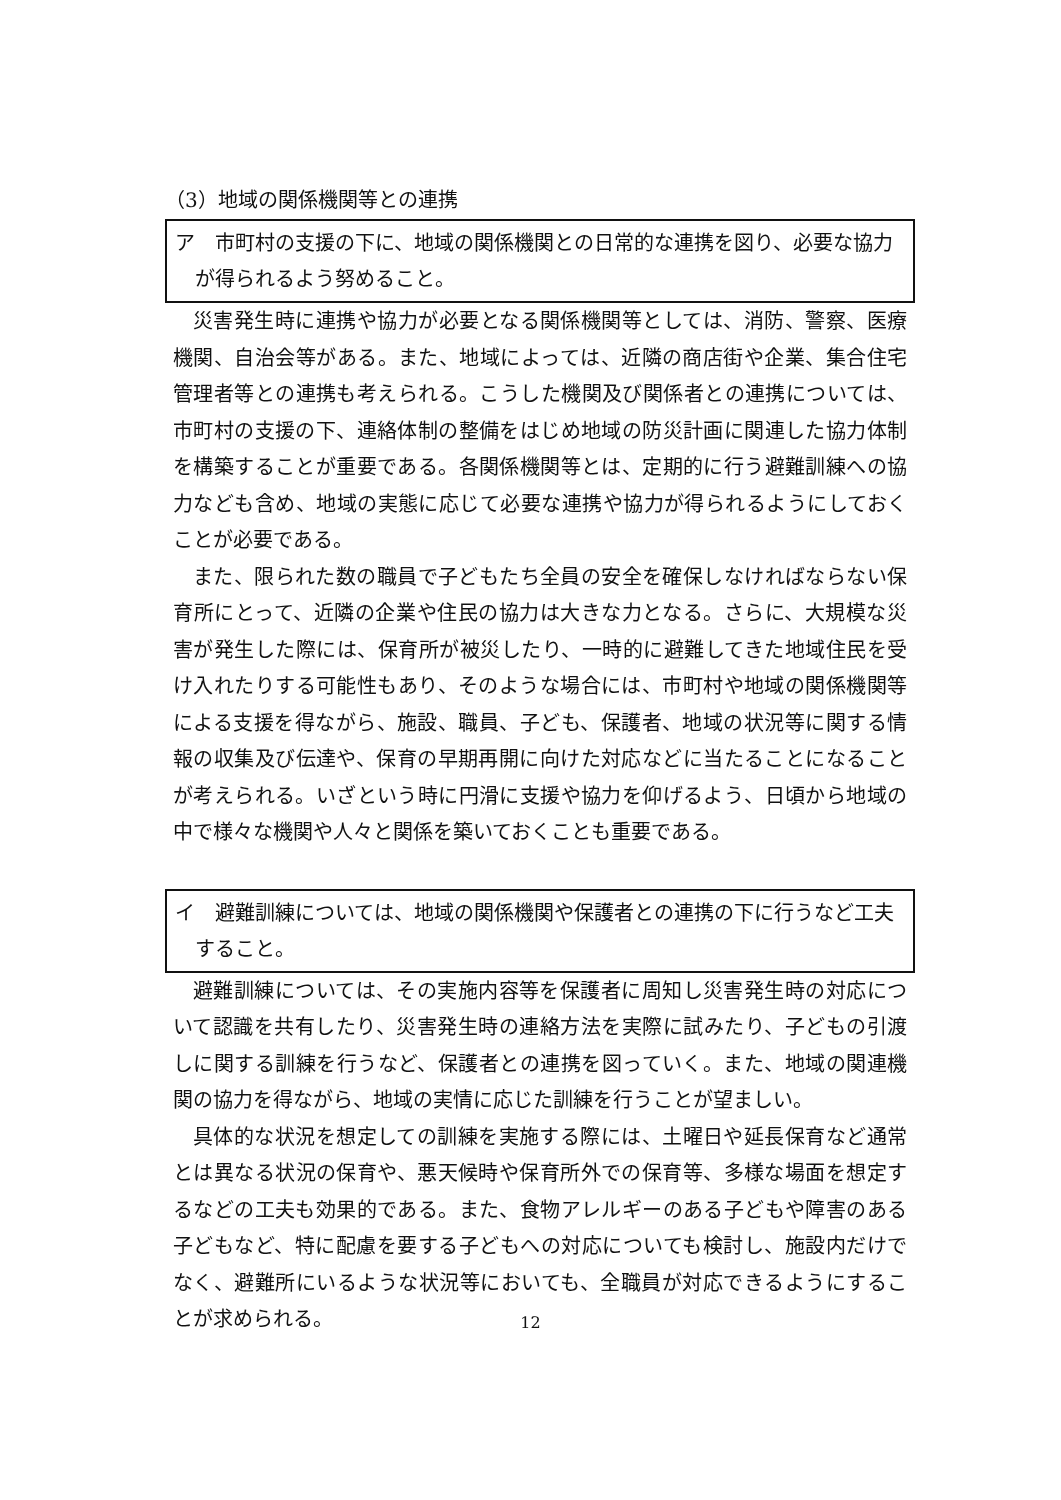（3）地域の関係機関等との連携
ア　市町村の支援の下に、地域の関係機関との日常的な連携を図り、必要な協力が得られるよう努めること。
災害発生時に連携や協力が必要となる関係機関等としては、消防、警察、医療機関、自治会等がある。また、地域によっては、近隣の商店街や企業、集合住宅管理者等との連携も考えられる。こうした機関及び関係者との連携については、市町村の支援の下、連絡体制の整備をはじめ地域の防災計画に関連した協力体制を構築することが重要である。各関係機関等とは、定期的に行う避難訓練への協力なども含め、地域の実態に応じて必要な連携や協力が得られるようにしておくことが必要である。
また、限られた数の職員で子どもたち全員の安全を確保しなければならない保育所にとって、近隣の企業や住民の協力は大きな力となる。さらに、大規模な災害が発生した際には、保育所が被災したり、一時的に避難してきた地域住民を受け入れたりする可能性もあり、そのような場合には、市町村や地域の関係機関等による支援を得ながら、施設、職員、子ども、保護者、地域の状況等に関する情報の収集及び伝達や、保育の早期再開に向けた対応などに当たることになることが考えられる。いざという時に円滑に支援や協力を仰げるよう、日頃から地域の中で様々な機関や人々と関係を築いておくことも重要である。
イ　避難訓練については、地域の関係機関や保護者との連携の下に行うなど工夫すること。
避難訓練については、その実施内容等を保護者に周知し災害発生時の対応について認識を共有したり、災害発生時の連絡方法を実際に試みたり、子どもの引渡しに関する訓練を行うなど、保護者との連携を図っていく。また、地域の関連機関の協力を得ながら、地域の実情に応じた訓練を行うことが望ましい。
具体的な状況を想定しての訓練を実施する際には、土曜日や延長保育など通常とは異なる状況の保育や、悪天候時や保育所外での保育等、多様な場面を想定するなどの工夫も効果的である。また、食物アレルギーのある子どもや障害のある子どもなど、特に配慮を要する子どもへの対応についても検討し、施設内だけでなく、避難所にいるような状況等においても、全職員が対応できるようにすることが求められる。
12